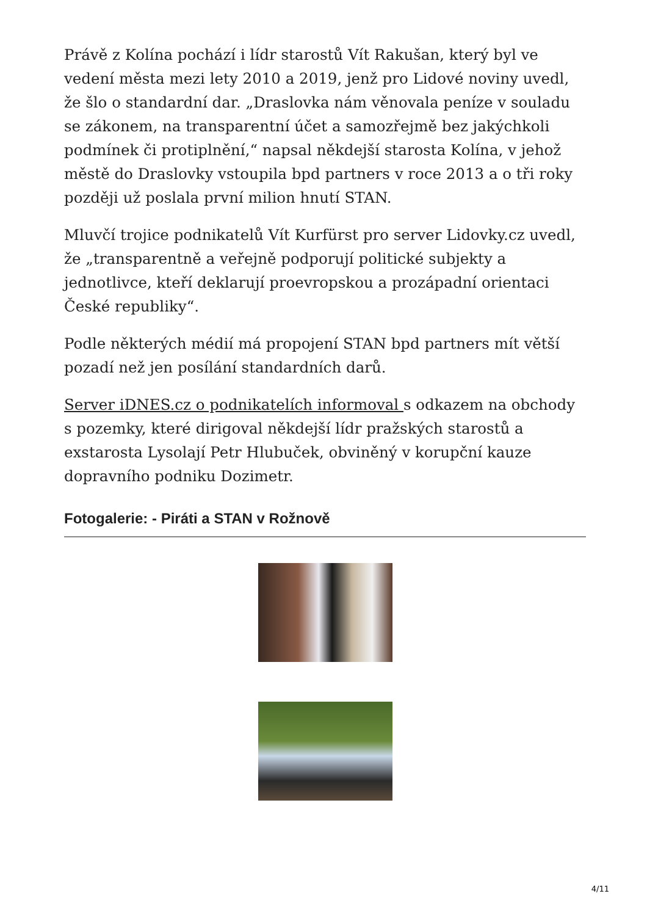Právě z Kolína pochází i lídr starostů Vít Rakušan, který byl ve vedení města mezi lety 2010 a 2019, jenž pro Lidové noviny uvedl, že šlo o standardní dar. „Draslovka nám věnovala peníze v souladu se zákonem, na transparentní účet a samozřejmě bez jakýchkoli podmínek či protiplnění,“ napsal někdejší starosta Kolína, v jehož městě do Draslovky vstoupila bpd partners v roce 2013 a o tři roky později už poslala první milion hnutí STAN.
Mluvčí trojice podnikatelů Vít Kurfürst pro server Lidovky.cz uvedl, že „transparentně a veřejně podporují politické subjekty a jednotlivce, kteří deklarují proevropskou a prozápadní orientaci České republiky“.
Podle některých médií má propojení STAN bpd partners mít větší pozadí než jen posílání standardních darů.
Server iDNES.cz o podnikatelích informoval s odkazem na obchody s pozemky, které dirigoval někdejší lídr pražských starostů a exstarosta Lysolají Petr Hlubuček, obviněný v korupční kauze dopravního podniku Dozimetr.
Fotogalerie: - Piráti a STAN v Rožnově
4/11